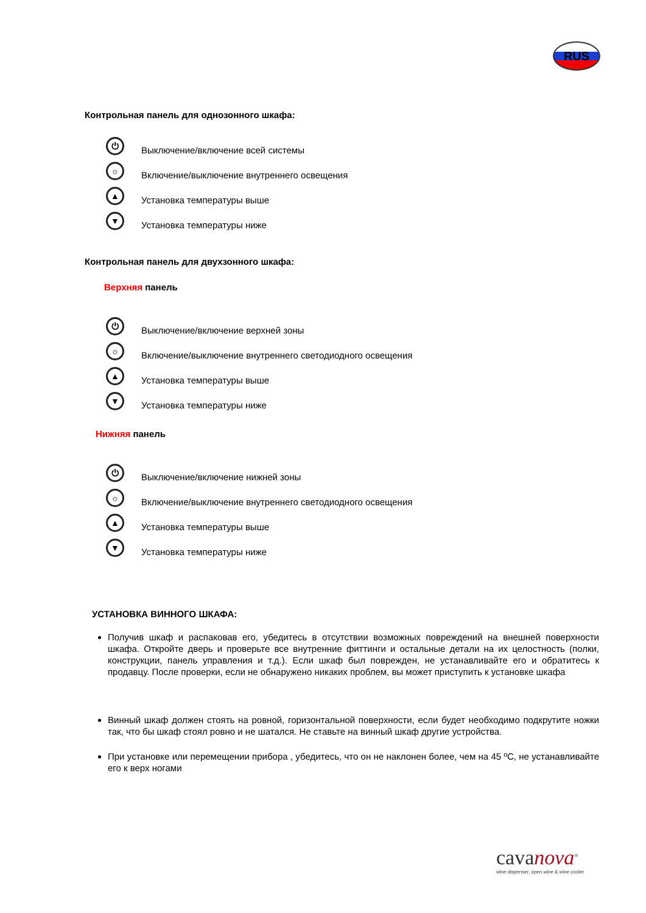RUS
Контрольная панель для однозонного шкафа:
⏻
Выключение/включение всей системы
☼
Включение/выключение внутреннего освещения
▲
Установка температуры выше
▼
Установка температуры ниже
Контрольная панель для двухзонного шкафа:
Верхняя панель
⏻
Выключение/включение верхней зоны
☼
Включение/выключение внутреннего светодиодного освещения
▲
Установка температуры выше
▼
Установка температуры ниже
Нижняя панель
⏻
Выключение/включение нижней зоны
☼
Включение/выключение внутреннего светодиодного освещения
▲
Установка температуры выше
▼
Установка температуры ниже
УСТАНОВКА ВИННОГО ШКАФА:
Получив шкаф и распаковав его, убедитесь в отсутствии возможных повреждений на внешней поверхности шкафа. Откройте дверь и проверьте все внутренние фиттинги и остальные детали на их целостность (полки, конструкции, панель управления и т.д.). Если шкаф был поврежден, не устанавливайте его и обратитесь к продавцу. После проверки, если не обнаружено никаких проблем, вы может приступить к установке шкафа
Винный шкаф должен стоять на ровной, горизонтальной поверхности, если будет необходимо подкрутите ножки так, что бы шкаф стоял ровно и не шатался. Не ставьте на винный шкаф другие устройства.
При установке или перемещении прибора , убедитесь, что он не наклонен более, чем на 45 ºC, не устанавливайте его к верх ногами
cavanova<sup>®</sup>
wine dispenser, open wine & wine cooler